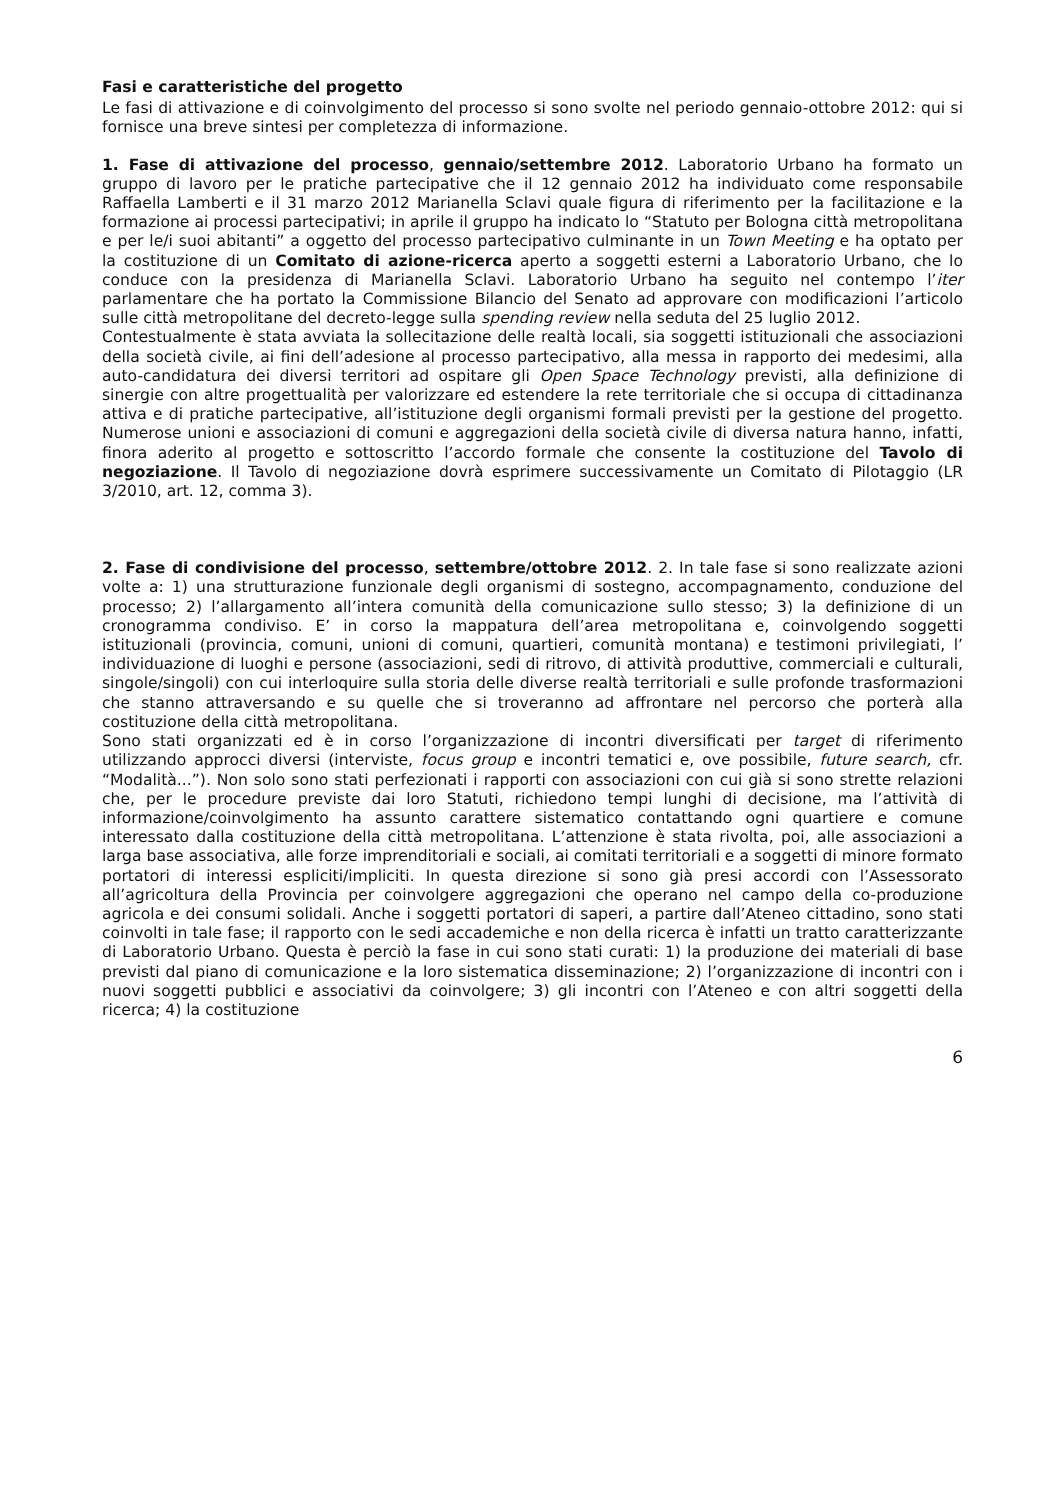Fasi e caratteristiche del progetto
Le fasi di attivazione e di coinvolgimento del processo si sono svolte nel periodo gennaio-ottobre 2012: qui si fornisce una breve sintesi per completezza di informazione.
1. Fase di attivazione del processo, gennaio/settembre 2012. Laboratorio Urbano ha formato un gruppo di lavoro per le pratiche partecipative che il 12 gennaio 2012 ha individuato come responsabile Raffaella Lamberti e il 31 marzo 2012 Marianella Sclavi quale figura di riferimento per la facilitazione e la formazione ai processi partecipativi; in aprile il gruppo ha indicato lo “Statuto per Bologna città metropolitana e per le/i suoi abitanti” a oggetto del processo partecipativo culminante in un Town Meeting e ha optato per la costituzione di un Comitato di azione-ricerca aperto a soggetti esterni a Laboratorio Urbano, che lo conduce con la presidenza di Marianella Sclavi. Laboratorio Urbano ha seguito nel contempo l’iter parlamentare che ha portato la Commissione Bilancio del Senato ad approvare con modificazioni l’articolo sulle città metropolitane del decreto-legge sulla spending review nella seduta del 25 luglio 2012.
Contestualmente è stata avviata la sollecitazione delle realtà locali, sia soggetti istituzionali che associazioni della società civile, ai fini dell’adesione al processo partecipativo, alla messa in rapporto dei medesimi, alla auto-candidatura dei diversi territori ad ospitare gli Open Space Technology previsti, alla definizione di sinergie con altre progettualità per valorizzare ed estendere la rete territoriale che si occupa di cittadinanza attiva e di pratiche partecipative, all’istituzione degli organismi formali previsti per la gestione del progetto. Numerose unioni e associazioni di comuni e aggregazioni della società civile di diversa natura hanno, infatti, finora aderito al progetto e sottoscritto l’accordo formale che consente la costituzione del Tavolo di negoziazione. Il Tavolo di negoziazione dovrà esprimere successivamente un Comitato di Pilotaggio (LR 3/2010, art. 12, comma 3).
2. Fase di condivisione del processo, settembre/ottobre 2012. 2. In tale fase si sono realizzate azioni volte a: 1) una strutturazione funzionale degli organismi di sostegno, accompagnamento, conduzione del processo; 2) l’allargamento all’intera comunità della comunicazione sullo stesso; 3) la definizione di un cronogramma condiviso. E’ in corso la mappatura dell’area metropolitana e, coinvolgendo soggetti istituzionali (provincia, comuni, unioni di comuni, quartieri, comunità montana) e testimoni privilegiati, l’ individuazione di luoghi e persone (associazioni, sedi di ritrovo, di attività produttive, commerciali e culturali, singole/singoli) con cui interloquire sulla storia delle diverse realtà territoriali e sulle profonde trasformazioni che stanno attraversando e su quelle che si troveranno ad affrontare nel percorso che porterà alla costituzione della città metropolitana.
Sono stati organizzati ed è in corso l’organizzazione di incontri diversificati per target di riferimento utilizzando approcci diversi (interviste, focus group e incontri tematici e, ove possibile, future search, cfr. “Modalità...”). Non solo sono stati perfezionati i rapporti con associazioni con cui già si sono strette relazioni che, per le procedure previste dai loro Statuti, richiedono tempi lunghi di decisione, ma l’attività di informazione/coinvolgimento ha assunto carattere sistematico contattando ogni quartiere e comune interessato dalla costituzione della città metropolitana. L’attenzione è stata rivolta, poi, alle associazioni a larga base associativa, alle forze imprenditoriali e sociali, ai comitati territoriali e a soggetti di minore formato portatori di interessi espliciti/impliciti. In questa direzione si sono già presi accordi con l’Assessorato all’agricoltura della Provincia per coinvolgere aggregazioni che operano nel campo della co-produzione agricola e dei consumi solidali. Anche i soggetti portatori di saperi, a partire dall’Ateneo cittadino, sono stati coinvolti in tale fase; il rapporto con le sedi accademiche e non della ricerca è infatti un tratto caratterizzante di Laboratorio Urbano. Questa è perciò la fase in cui sono stati curati: 1) la produzione dei materiali di base previsti dal piano di comunicazione e la loro sistematica disseminazione; 2) l’organizzazione di incontri con i nuovi soggetti pubblici e associativi da coinvolgere; 3) gli incontri con l’Ateneo e con altri soggetti della ricerca; 4) la costituzione
6